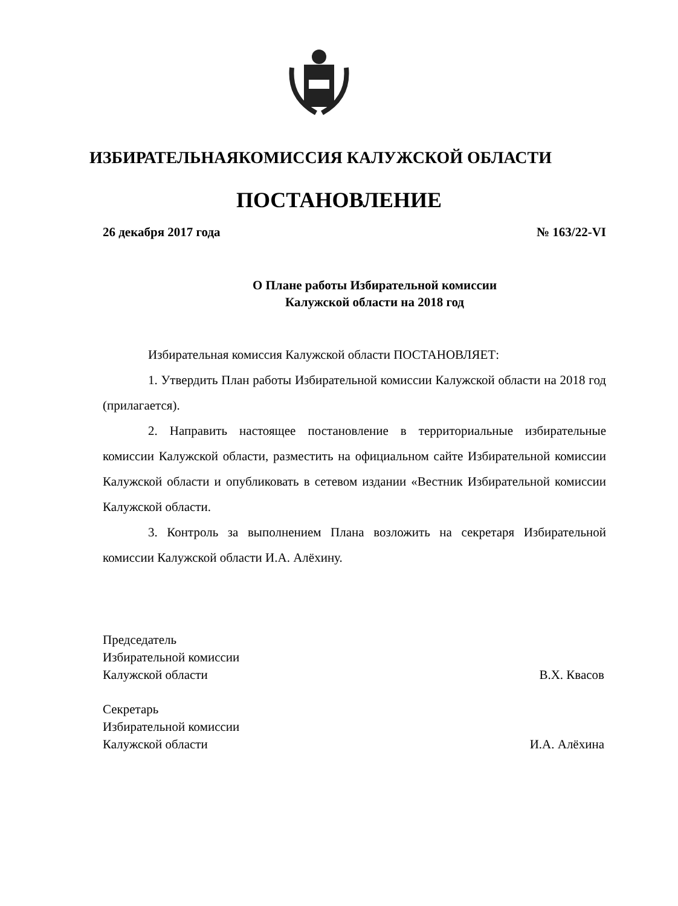ИЗБИРАТЕЛЬНАЯКОМИССИЯ КАЛУЖСКОЙ ОБЛАСТИ
ПОСТАНОВЛЕНИЕ
26 декабря 2017 года № 163/22-VI
О Плане работы Избирательной комиссии
Калужской области на 2018 год
Избирательная комиссия Калужской области ПОСТАНОВЛЯЕТ:
1. Утвердить План работы Избирательной комиссии Калужской области на 2018 год (прилагается).
2. Направить настоящее постановление в территориальные избирательные комиссии Калужской области, разместить на официальном сайте Избирательной комиссии Калужской области и опубликовать в сетевом издании «Вестник Избирательной комиссии Калужской области.
3. Контроль за выполнением Плана возложить на секретаря Избирательной комиссии Калужской области И.А. Алёхину.
Председатель
Избирательной комиссии
Калужской области
В.Х. Квасов
Секретарь
Избирательной комиссии
Калужской области
И.А. Алёхина